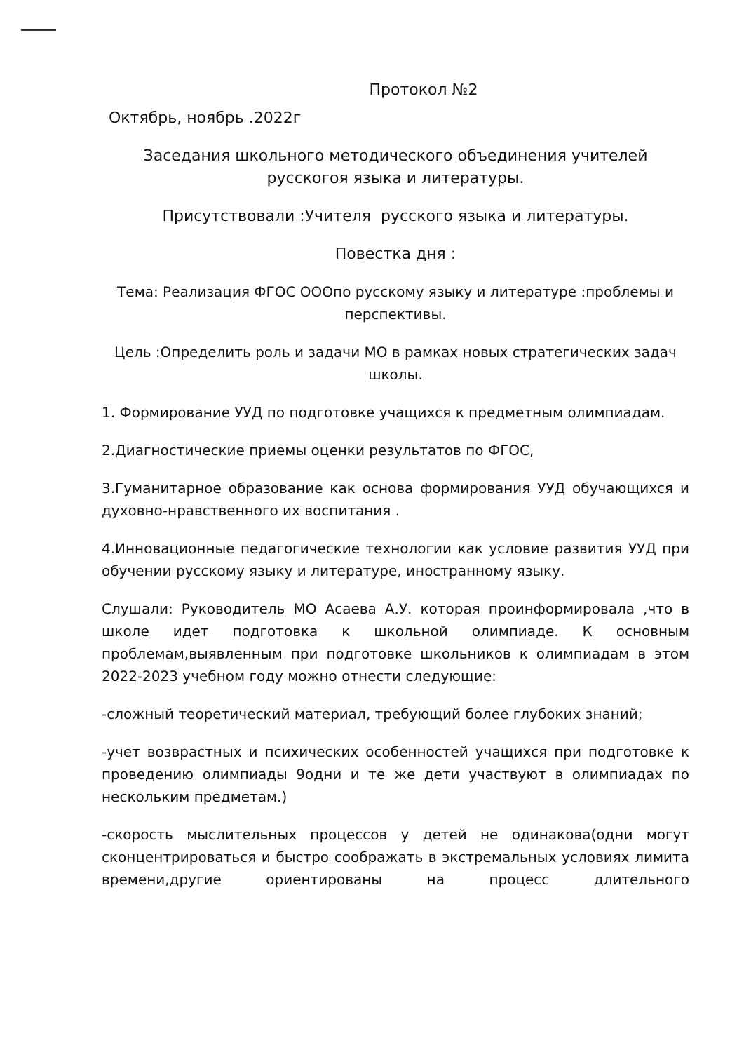Протокол №2
Октябрь, ноябрь .2022г
Заседания школьного методического объединения учителей русскогоя языка и литературы.
Присутствовали :Учителя русского языка и литературы.
Повестка дня :
Тема: Реализация ФГОС ОООпо русскому языку и литературе :проблемы и перспективы.
Цель :Определить роль и задачи МО в рамках новых стратегических задач школы.
1. Формирование УУД по подготовке учащихся к предметным олимпиадам.
2.Диагностические приемы оценки результатов по ФГОС,
3.Гуманитарное образование как основа формирования УУД обучающихся и духовно-нравственного их воспитания .
4.Инновационные педагогические технологии как условие развития УУД при обучении русскому языку и литературе, иностранному языку.
Слушали: Руководитель МО Асаева А.У. которая проинформировала ,что в школе идет подготовка к школьной олимпиаде. К основным проблемам,выявленным при подготовке школьников к олимпиадам в этом 2022-2023 учебном году можно отнести следующие:
-сложный теоретический материал, требующий более глубоких знаний;
-учет возврастных и психических особенностей учащихся при подготовке к проведению олимпиады 9одни и те же дети участвуют в олимпиадах по нескольким предметам.)
-скорость мыслительных процессов у детей не одинакова(одни могут сконцентрироваться и быстро соображать в экстремальных условиях лимита времени,другие ориентированы на процесс длительного